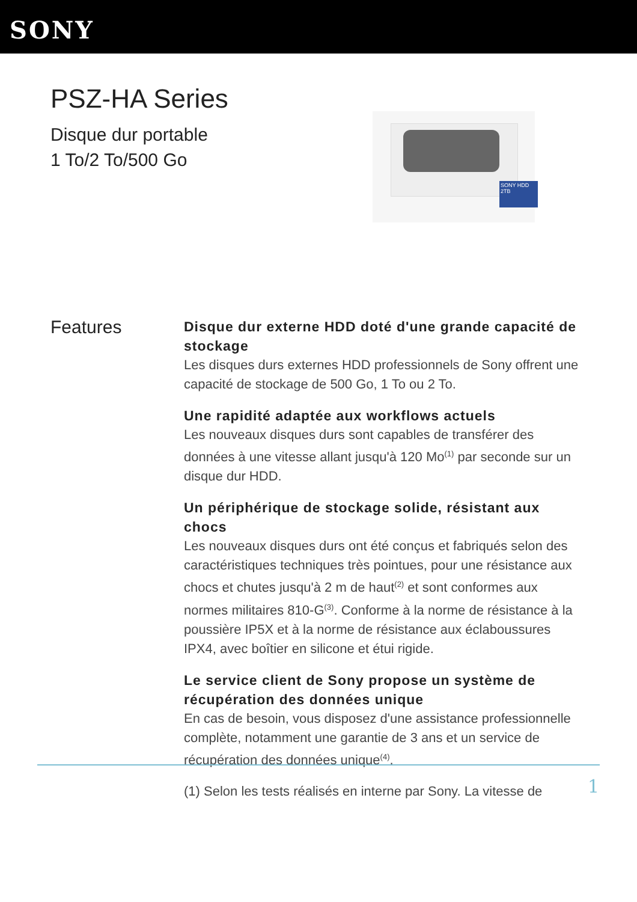SONY
PSZ-HA Series
Disque dur portable
1 To/2 To/500 Go
SONY HDD 2TB
Features
Disque dur externe HDD doté d'une grande capacité de stockage
Les disques durs externes HDD professionnels de Sony offrent une capacité de stockage de 500 Go, 1 To ou 2 To.
Une rapidité adaptée aux workflows actuels
Les nouveaux disques durs sont capables de transférer des données à une vitesse allant jusqu'à 120 Mo<sup>(1)</sup> par seconde sur un disque dur HDD.
Un périphérique de stockage solide, résistant aux chocs
Les nouveaux disques durs ont été conçus et fabriqués selon des caractéristiques techniques très pointues, pour une résistance aux chocs et chutes jusqu'à 2 m de haut<sup>(2)</sup> et sont conformes aux normes militaires 810-G<sup>(3)</sup>. Conforme à la norme de résistance à la poussière IP5X et à la norme de résistance aux éclaboussures IPX4, avec boîtier en silicone et étui rigide.
Le service client de Sony propose un système de récupération des données unique
En cas de besoin, vous disposez d'une assistance professionnelle complète, notamment une garantie de 3 ans et un service de récupération des données unique<sup>(4)</sup>.
(1) Selon les tests réalisés en interne par Sony. La vitesse de
1